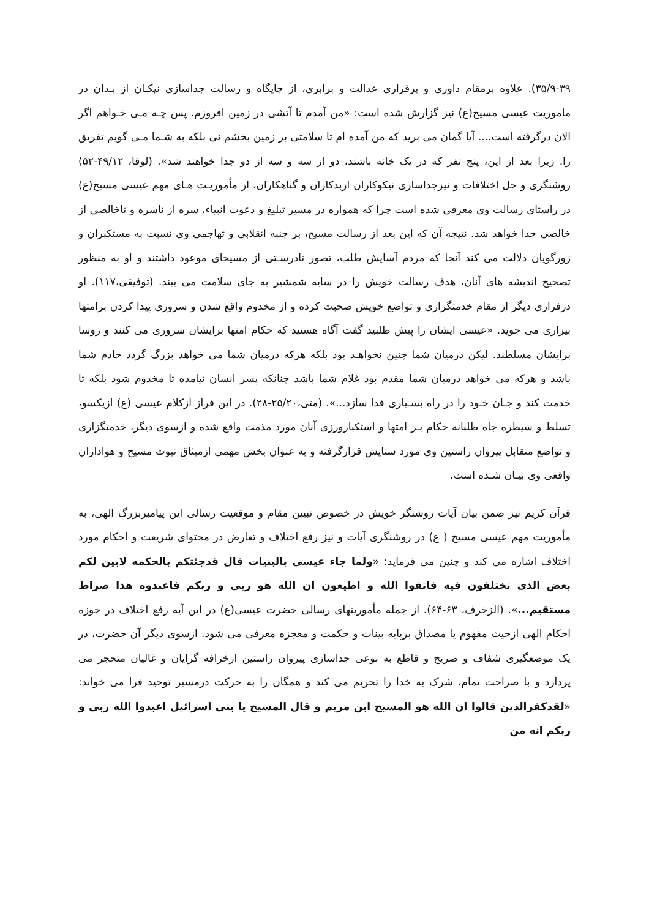۳۵/۹-۳۹). علاوه برمقام داوری و برقراری عدالت و برابری، از جایگاه و رسالت جداسازی نیکـان از بـدان در ماموریت عیسی مسیح(ع) نیز گزارش شده است: «من آمدم تا آتشی در زمین افروزم. پس چـه مـی خـواهم اگر الان درگرفته است.... آیا گمان می برید که من آمده ام تا سلامتی بر زمین بخشم نی بلکه به شـما مـی گویم تفریق را. زیرا بعد از این، پنج نفر که در یک خانه باشند، دو از سه و سه از دو جدا خواهند شد». (لوقا، ۴۹/۱۲-۵۲) روشنگری و حل اختلافات و نیزجداسازی نیکوکاران ازبدکاران و گناهکاران، از مأموریـت هـای مهم عیسی مسیح(ع) در راستای رسالت وی معرفی شده است چرا که همواره در مسیر تبلیغ و دعوت انبیاء، سره از ناسره و ناخالصی از خالصی جدا خواهد شد. نتیجه آن که این بعد از رسالت مسیح، بر جنبه انقلابی و تهاجمی وی نسبت به مستکبران و زورگویان دلالت می کند آنجا که مردم آسایش طلب، تصور نادرسـتی از مسیحای موعود داشتند و او به منظور تصحیح اندیشه های آنان، هدف رسالت خویش را در سایه شمشیر به جای سلامت می بیند. (توفیقی،۱۱۷). او درفرازی دیگر از مقام خدمتگزاری و تواضع خویش صحبت کرده و از مخدوم واقع شدن و سروری پیدا کردن برامتها بیزاری می جوید. «عیسی ایشان را پیش طلبید گفت آگاه هستید که حکام امتها برایشان سروری می کنند و روسا برایشان مسلطند. لیکن درمیان شما چنین نخواهـد بود بلکه هرکه درمیان شما می خواهد بزرگ گردد خادم شما باشد و هرکه می خواهد درمیان شما مقدم بود غلام شما باشد چنانکه پسر انسان نیامده تا مخدوم شود بلکه تا خدمت کند و جـان خـود را در راه بسـیاری فدا سازد...». (متی،۲۵/۲۰-۲۸). در این فراز ازکلام عیسی (ع) ازیکسو، تسلط و سیطره جاه طلبانه حکام بـر امتها و استکبارورزی آنان مورد مذمت واقع شده و ازسوی دیگر، خدمتگزاری و تواضع متقابل پیروان راستین وی مورد ستایش قرارگرفته و به عنوان بخش مهمی ازمیثاق نبوت مسیح و هواداران واقعی وی بیـان شـده است.
قرآن کریم نیز ضمن بیان آیات روشنگر خویش در خصوص تبیین مقام و موقعیت رسالی این پیامبربزرگ الهی، به مأموریت مهم عیسی مسیح ( ع) در روشنگری آیات و نیز رفع اختلاف و تعارض در محتوای شریعت و احکام مورد اختلاف اشاره می کند و چنین می فرماید: «ولما جاء عیسی بالبنیات قال قدجئتکم بالحکمه لابین لکم بعض الذی تختلفون فیه فاتقوا الله و اطیعون ان الله هو ربی و ربکم فاعبدوه هذا صراط مستقیم...». (الزخرف، ۶۳-۶۴). از جمله مأموریتهای رسالی حضرت عیسی(ع) در این آیه رفع اختلاف در حوزه احکام الهی ازحیث مفهوم یا مصداق برپایه بینات و حکمت و معجزه معرفی می شود. ازسوی دیگر آن حضرت، در یک موضعگیری شفاف و صریح و قاطع به نوعی جداسازی پیروان راستین ازخرافه گرایان و غالیان متحجر می پردازد و با صراحت تمام، شرک به خدا را تحریم می کند و همگان را به حرکت درمسیر توحید فرا می خواند: «لقدکفرالذین قالوا ان الله هو المسیح ابن مریم و قال المسیح یا بنی اسرائیل اعبدوا الله ربی و ربکم انه من